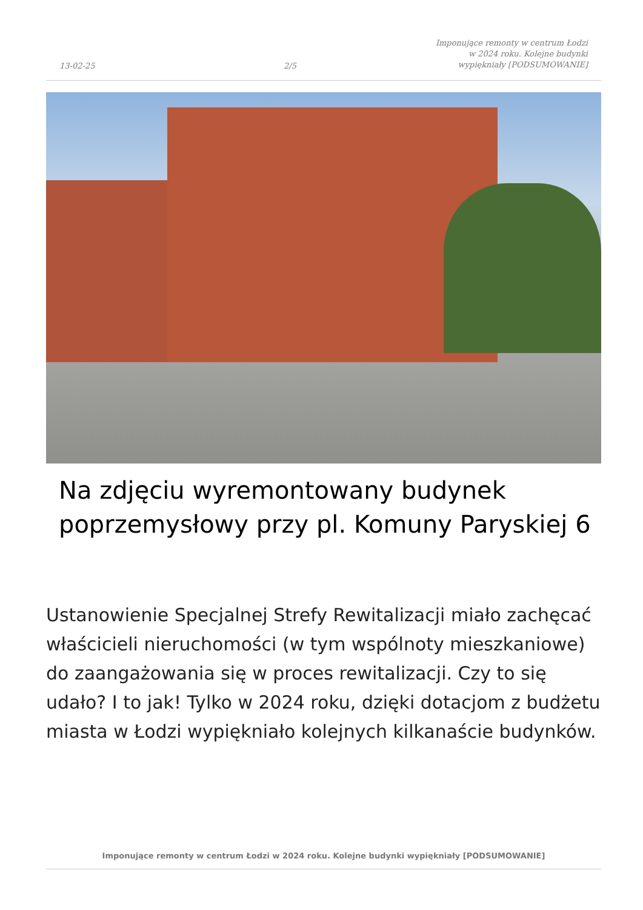13-02-25
2/5
Imponujące remonty w centrum Łodzi
w 2024 roku. Kolejne budynki
wypiękniały [PODSUMOWANIE]
Na zdjęciu wyremontowany budynek
poprzemysłowy przy pl. Komuny Paryskiej 6
Ustanowienie Specjalnej Strefy Rewitalizacji miało zachęcać właścicieli nieruchomości (w tym wspólnoty mieszkaniowe) do zaangażowania się w proces rewitalizacji. Czy to się udało? I to jak! Tylko w 2024 roku, dzięki dotacjom z budżetu miasta w Łodzi wypiękniało kolejnych kilkanaście budynków.
Imponujące remonty w centrum Łodzi w 2024 roku. Kolejne budynki wypiękniały [PODSUMOWANIE]